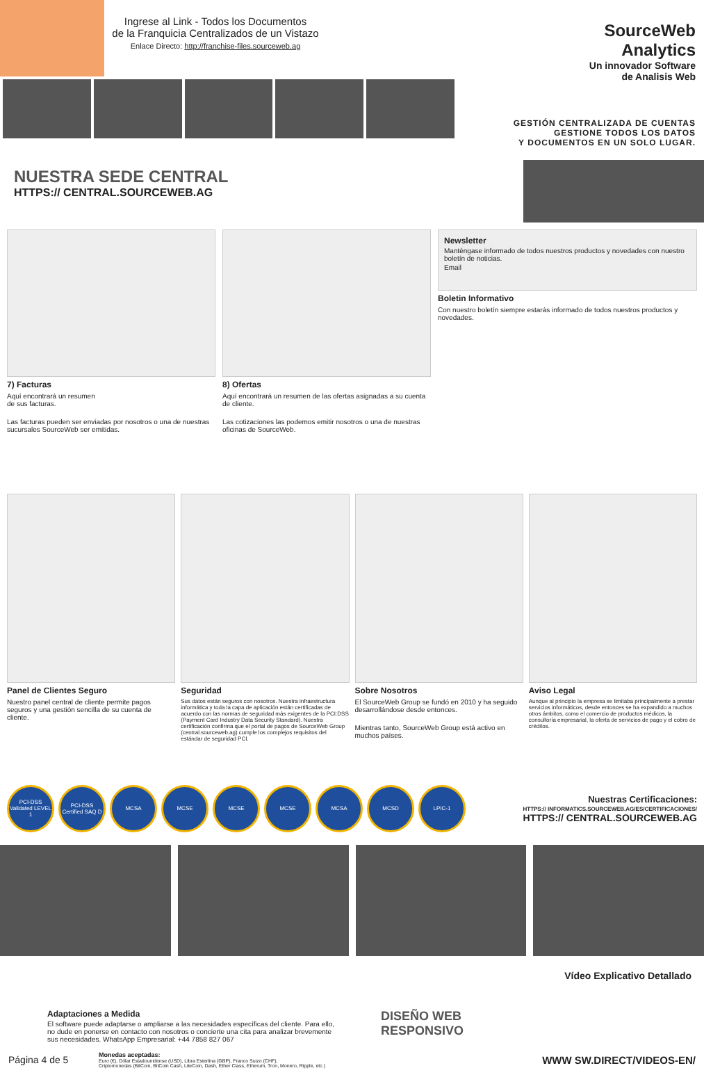Ingrese al Link - Todos los Documentos
de la Franquicia Centralizados de un Vistazo
Enlace Directo: http://franchise-files.sourceweb.ag
SourceWeb
Analytics
Un innovador Software
de Analisis Web
GESTIÓN CENTRALIZADA DE CUENTAS
GESTIONE TODOS LOS DATOS
Y DOCUMENTOS EN UN SOLO LUGAR.
NUESTRA SEDE CENTRAL
HTTPS:// CENTRAL.SOURCEWEB.AG
7) Facturas
Aquí encontrará un resumen
de sus facturas.
Las facturas pueden ser enviadas por nosotros o una de nuestras sucursales SourceWeb ser emitidas.
8) Ofertas
Aquí encontrará un resumen de las ofertas asignadas a su cuenta de cliente.
Las cotizaciones las podemos emitir nosotros o una de nuestras oficinas de SourceWeb.
Newsletter
Manténgase informado de todos nuestros productos y novedades con nuestro boletín de noticias.
Email
Boletin Informativo
Con nuestro boletín siempre estarás informado de todos nuestros productos y novedades.
Panel de Clientes Seguro
Nuestro panel central de cliente permite pagos seguros y una gestión sencilla de su cuenta de cliente.
Seguridad
Sus datos están seguros con nosotros. Nuestra infraestructura informática y toda la capa de aplicación están certificadas de acuerdo con las normas de seguridad más exigentes de la PCI:DSS (Payment Card Industry Data Security Standard). Nuestra certificación confirma que el portal de pagos de SourceWeb Group (central.sourceweb.ag) cumple los complejos requisitos del estándar de seguridad PCI.
Sobre Nosotros
El SourceWeb Group se fundó en 2010 y ha seguido desarrollándose desde entonces.
Mientras tanto, SourceWeb Group está activo en muchos países.
Aviso Legal
Aunque al principio la empresa se limitaba principalmente a prestar servicios informáticos, desde entonces se ha expandido a muchos otros ámbitos, como el comercio de productos médicos, la consultoría empresarial, la oferta de servicios de pago y el cobro de créditos.
PCI-DSS Validated LEVEL 1
PCI-DSS Certified SAQ D
MCSA MCSE MCSE MCSE MCSA MCSD LPIC-1
Nuestras Certificaciones:
HTTPS:// INFORMATICS.SOURCEWEB.AG/ES/CERTIFICACIONES/
HTTPS:// CENTRAL.SOURCEWEB.AG
Vídeo Explicativo Detallado
Adaptaciones a Medida
El software puede adaptarse o ampliarse a las necesidades específicas del cliente. Para ello, no dude en ponerse en contacto con nosotros o concierte una cita para analizar brevemente sus necesidades. WhatsApp Empresarial: +44 7858 827 067
DISEÑO WEB
RESPONSIVO
Página 4 de 5
Monedas aceptadas:
Euro (€), Dólar Estadounidense (USD), Libra Esterlina (GBP), Franco Suizo (CHF),
Criptomonedas (BitCoin, BitCoin Cash, LiteCoin, Dash, Ether Class, Etherum, Tron, Monero, Ripple, etc.)
WWW SW.DIRECT/VIDEOS-EN/